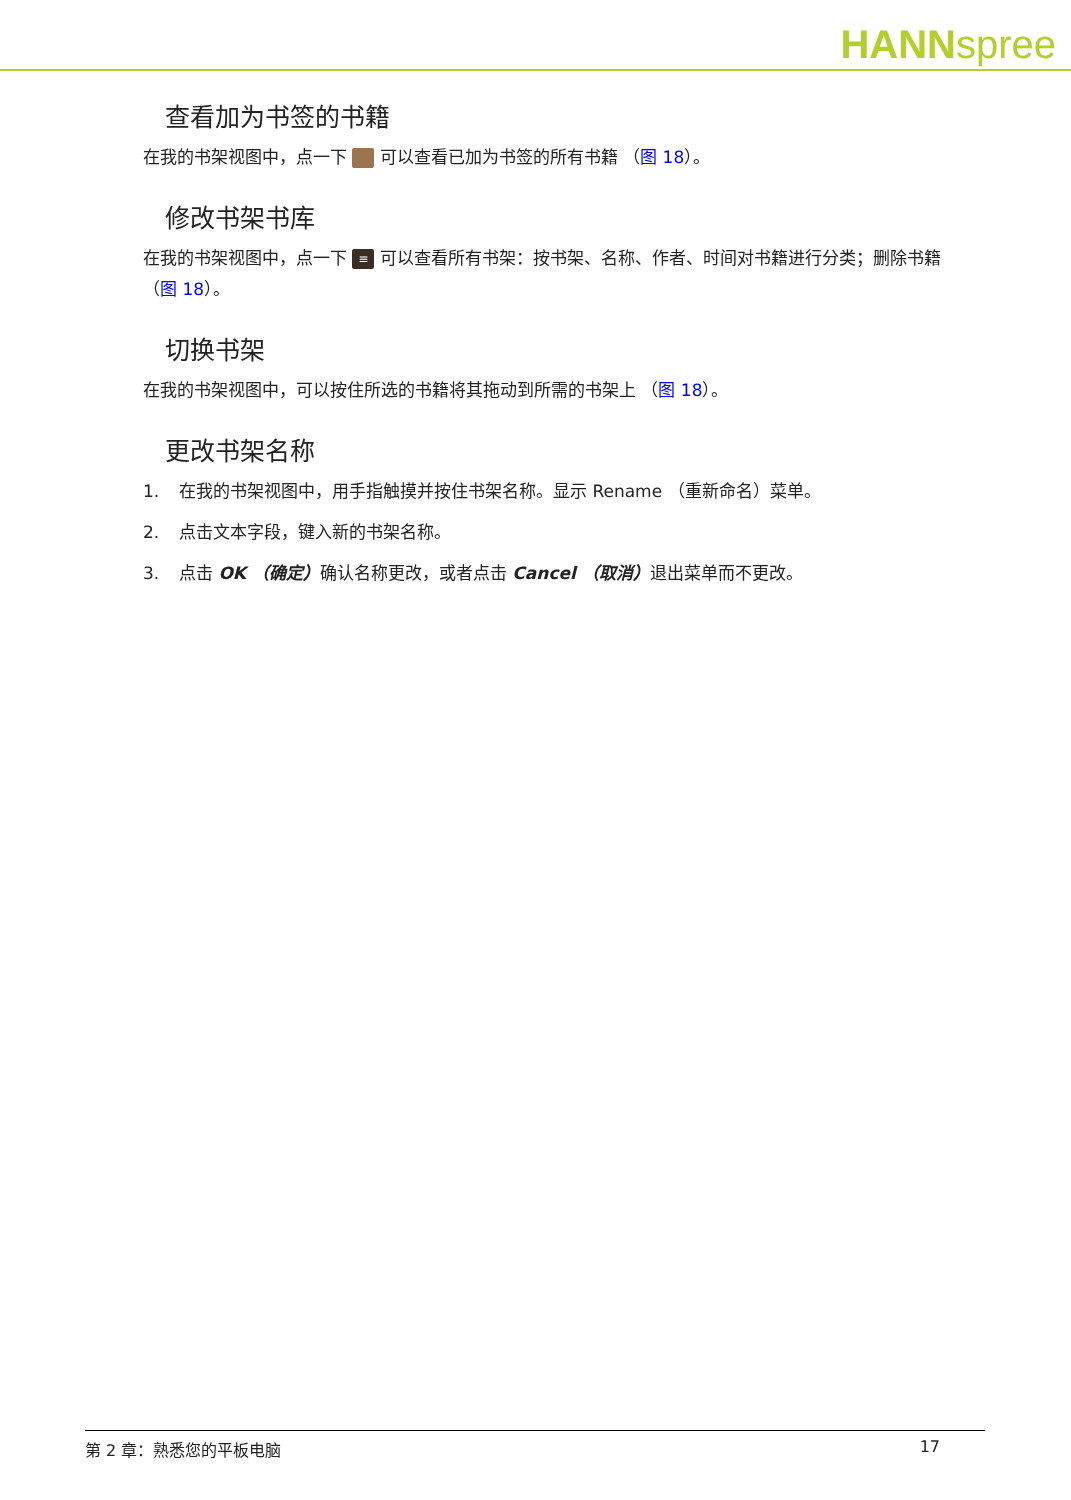HANNspree
查看加为书签的书籍
在我的书架视图中，点一下 可以查看已加为书签的所有书籍 （图 18）。
修改书架书库
在我的书架视图中，点一下 ≡ 可以查看所有书架：按书架、名称、作者、时间对书籍进行分类；删除书籍 （图 18）。
切换书架
在我的书架视图中，可以按住所选的书籍将其拖动到所需的书架上 （图 18）。
更改书架名称
1. 在我的书架视图中，用手指触摸并按住书架名称。显示 Rename （重新命名）菜单。
2. 点击文本字段，键入新的书架名称。
3. 点击 OK （确定）确认名称更改，或者点击 Cancel （取消）退出菜单而不更改。
第 2 章：熟悉您的平板电脑 17